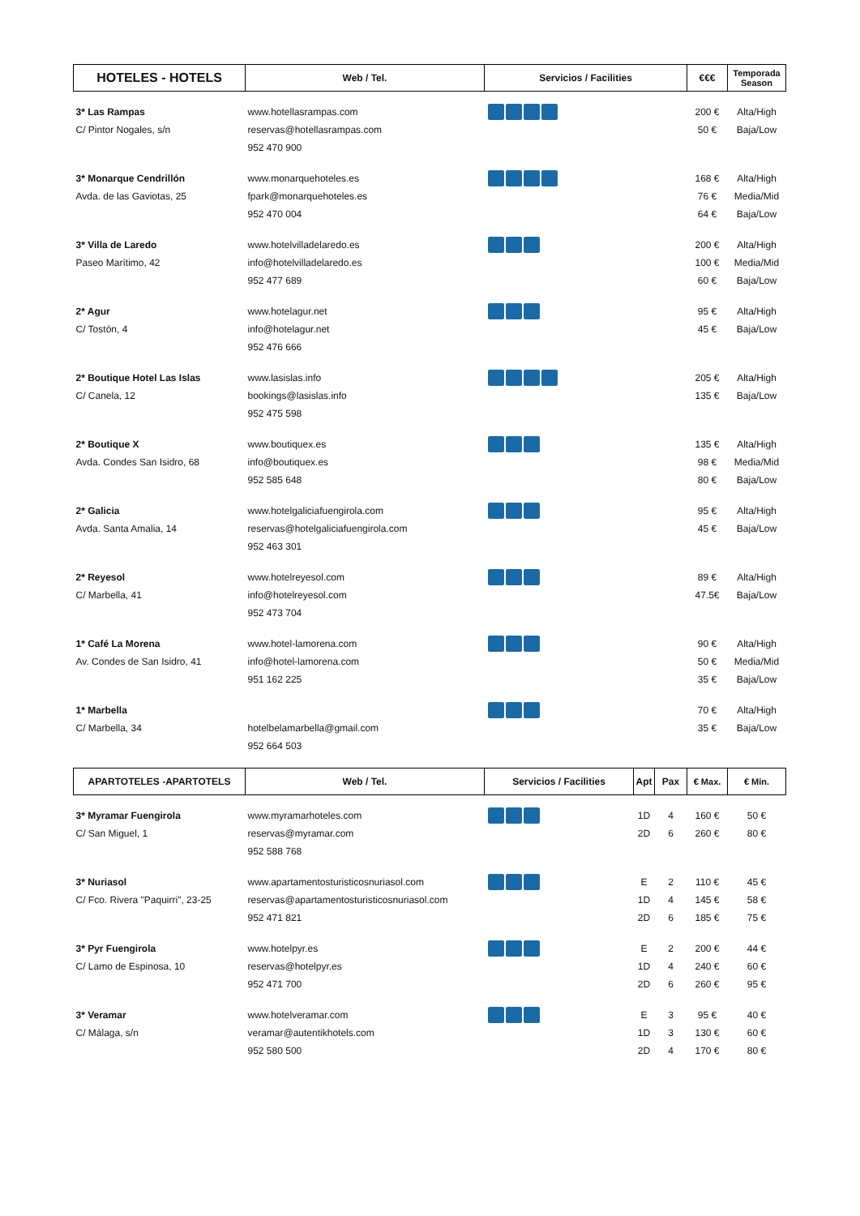| HOTELES - HOTELS | Web / Tel. | Servicios / Facilities | €€€ | Temporada Season |
| --- | --- | --- | --- | --- |
| 3* Las Rampas C/ Pintor Nogales, s/n | www.hotellasrampas.com reservas@hotellasrampas.com 952 470 900 | | 200 € 50 € | Alta/High Baja/Low |
| 3* Monarque Cendrillón Avda. de las Gaviotas, 25 | www.monarquehoteles.es fpark@monarquehoteles.es 952 470 004 | | 168 € 76 € 64 € | Alta/High Media/Mid Baja/Low |
| 3* Villa de Laredo Paseo Marítimo, 42 | www.hotelvilladelaredo.es info@hotelvilladelaredo.es 952 477 689 | | 200 € 100 € 60 € | Alta/High Media/Mid Baja/Low |
| 2* Agur C/ Tostón, 4 | www.hotelagur.net info@hotelagur.net 952 476 666 | | 95 € 45 € | Alta/High Baja/Low |
| 2* Boutique Hotel Las Islas C/ Canela, 12 | www.lasislas.info bookings@lasislas.info 952 475 598 | | 205 € 135 € | Alta/High Baja/Low |
| 2* Boutique X Avda. Condes San Isidro, 68 | www.boutiquex.es info@boutiquex.es 952 585 648 | | 135 € 98 € 80 € | Alta/High Media/Mid Baja/Low |
| 2* Galicia Avda. Santa Amalia, 14 | www.hotelgaliciafuengirola.com reservas@hotelgaliciafuengirola.com 952 463 301 | | 95 € 45 € | Alta/High Baja/Low |
| 2* Reyesol C/ Marbella, 41 | www.hotelreyesol.com info@hotelreyesol.com 952 473 704 | | 89 € 47.5€ | Alta/High Baja/Low |
| 1* Café La Morena Av. Condes de San Isidro, 41 | www.hotel-lamorena.com info@hotel-lamorena.com 951 162 225 | | 90 € 50 € 35 € | Alta/High Media/Mid Baja/Low |
| 1* Marbella C/ Marbella, 34 | hotelbelamarbella@gmail.com 952 664 503 | | 70 € 35 € | Alta/High Baja/Low |
| APARTOTELES -APARTOTELS | Web / Tel. | Servicios / Facilities | Apt | Pax | € Max. | € Min. |
| --- | --- | --- | --- | --- | --- | --- |
| 3* Myramar Fuengirola C/ San Miguel, 1 | www.myramarhoteles.com reservas@myramar.com 952 588 768 | | 1D 2D | 4 6 | 160 € 260 € | 50 € 80 € |
| 3* Nuriasol C/ Fco. Rivera "Paquirri", 23-25 | www.apartamentosturisticosnuriasol.com reservas@apartamentosturisticosnuriasol.com 952 471 821 | | E 1D 2D | 2 4 6 | 110 € 145 € 185 € | 45 € 58 € 75 € |
| 3* Pyr Fuengirola C/ Lamo de Espinosa, 10 | www.hotelpyr.es reservas@hotelpyr.es 952 471 700 | | E 1D 2D | 2 4 6 | 200 € 240 € 260 € | 44 € 60 € 95 € |
| 3* Veramar C/ Málaga, s/n | www.hotelveramar.com veramar@autentikhotels.com 952 580 500 | | E 1D 2D | 3 3 4 | 95 € 130 € 170 € | 40 € 60 € 80 € |